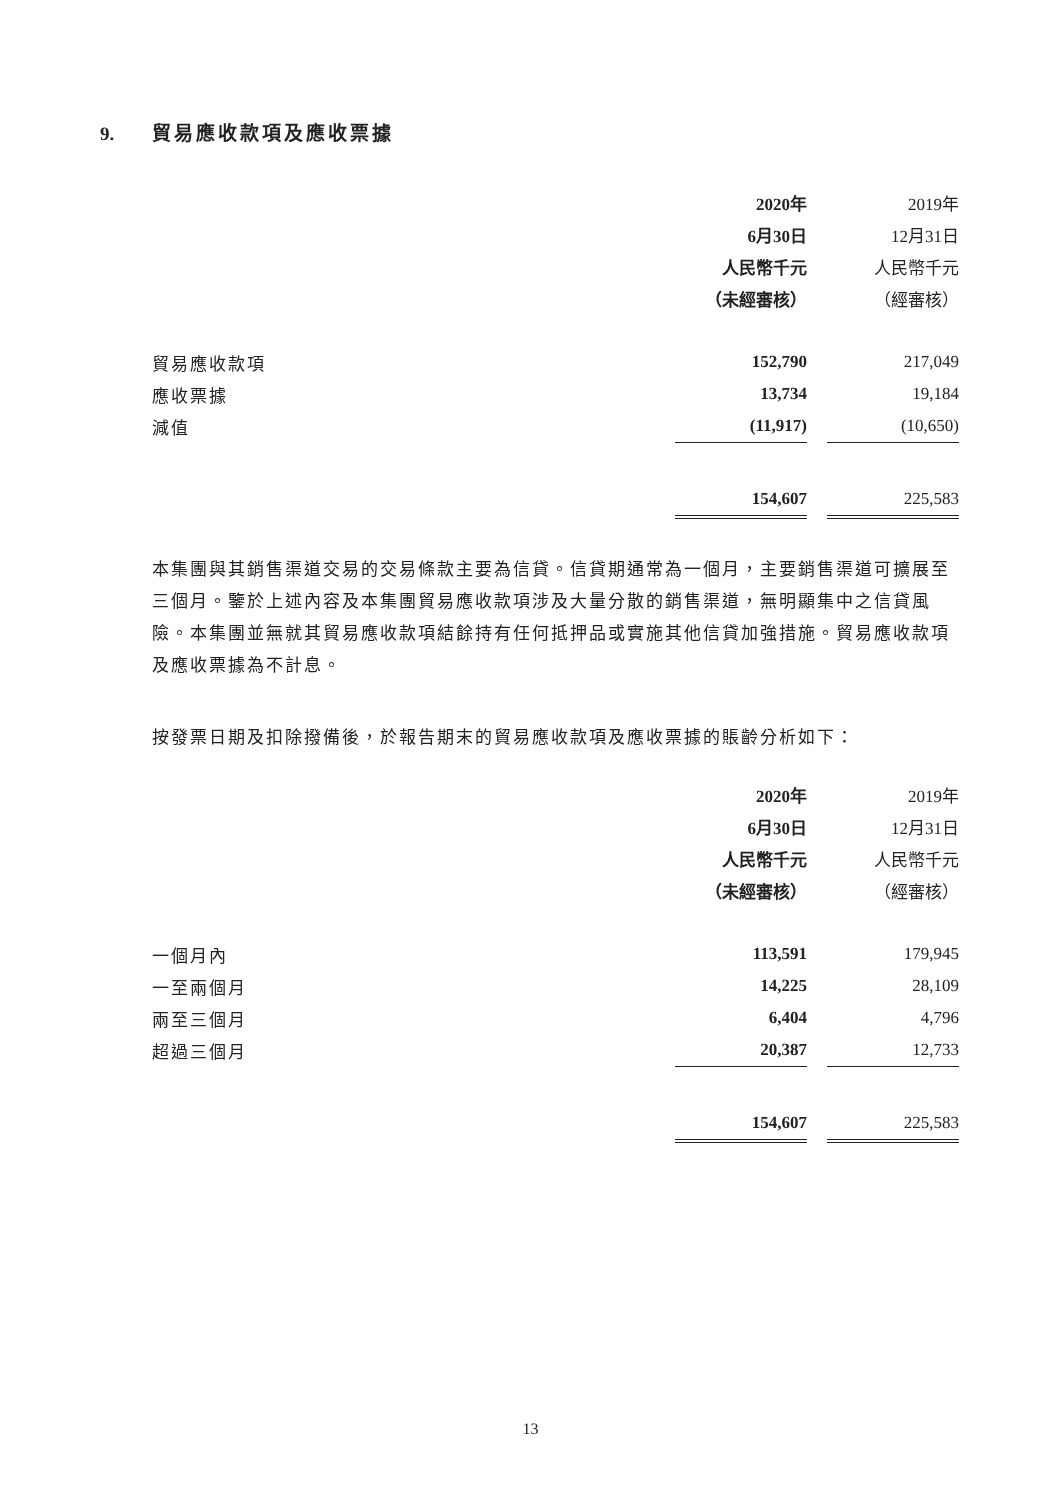9. 貿易應收款項及應收票據
| | 2020年 | | 2019年 |
| | 6月30日 | | 12月31日 |
| | 人民幣千元 | | 人民幣千元 |
| | （未經審核） | | （經審核） |
| 貿易應收款項 | 152,790 | | 217,049 |
| 應收票據 | 13,734 | | 19,184 |
| 減值 | (11,917) | | (10,650) |
| | 154,607 | | 225,583 |
本集團與其銷售渠道交易的交易條款主要為信貸。信貸期通常為一個月，主要銷售渠道可擴展至三個月。鑒於上述內容及本集團貿易應收款項涉及大量分散的銷售渠道，無明顯集中之信貸風險。本集團並無就其貿易應收款項結餘持有任何抵押品或實施其他信貸加強措施。貿易應收款項及應收票據為不計息。
按發票日期及扣除撥備後，於報告期末的貿易應收款項及應收票據的賬齡分析如下：
| | 2020年 | | 2019年 |
| | 6月30日 | | 12月31日 |
| | 人民幣千元 | | 人民幣千元 |
| | （未經審核） | | （經審核） |
| 一個月內 | 113,591 | | 179,945 |
| 一至兩個月 | 14,225 | | 28,109 |
| 兩至三個月 | 6,404 | | 4,796 |
| 超過三個月 | 20,387 | | 12,733 |
| | 154,607 | | 225,583 |
13